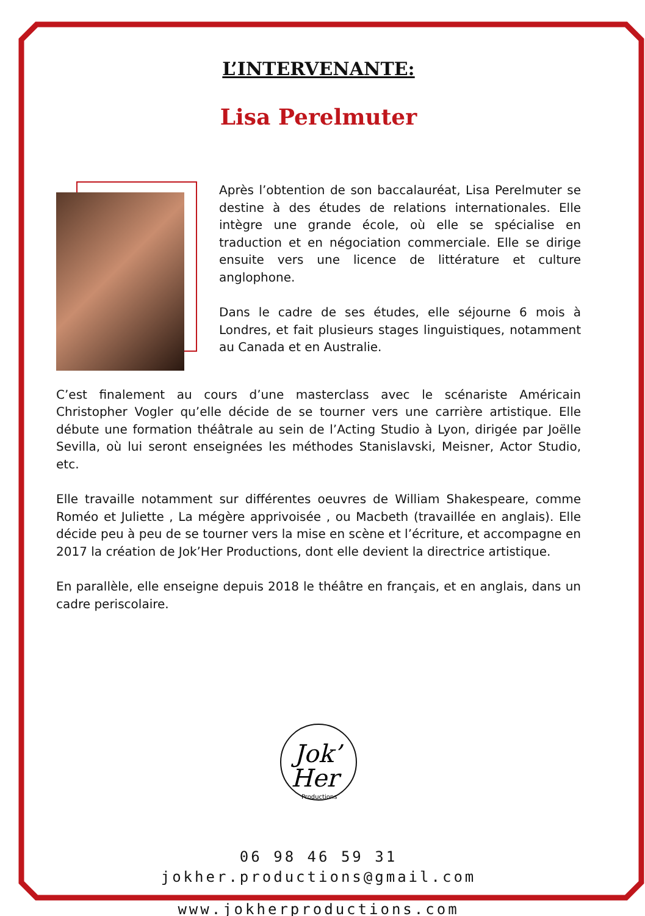L’INTERVENANTE:
Lisa Perelmuter
Après l’obtention de son baccalauréat, Lisa Perelmuter se destine à des études de relations internationales. Elle intègre une grande école, où elle se spécialise en traduction et en négociation commerciale. Elle se dirige ensuite vers une licence de littérature et culture anglophone.
Dans le cadre de ses études, elle séjourne 6 mois à Londres, et fait plusieurs stages linguistiques, notamment au Canada et en Australie.
C’est finalement au cours d’une masterclass avec le scénariste Américain Christopher Vogler qu’elle décide de se tourner vers une carrière artistique. Elle débute une formation théâtrale au sein de l’Acting Studio à Lyon, dirigée par Joëlle Sevilla, où lui seront enseignées les méthodes Stanislavski, Meisner, Actor Studio, etc.
Elle travaille notamment sur différentes oeuvres de William Shakespeare, comme Roméo et Juliette , La mégère apprivoisée , ou Macbeth (travaillée en anglais). Elle décide peu à peu de se tourner vers la mise en scène et l’écriture, et accompagne en 2017 la création de Jok’Her Productions, dont elle devient la directrice artistique.
En parallèle, elle enseigne depuis 2018 le théâtre en français, et en anglais, dans un cadre periscolaire.
Jok’
Her
Productions
06 98 46 59 31
jokher.productions@gmail.com
www.jokherproductions.com